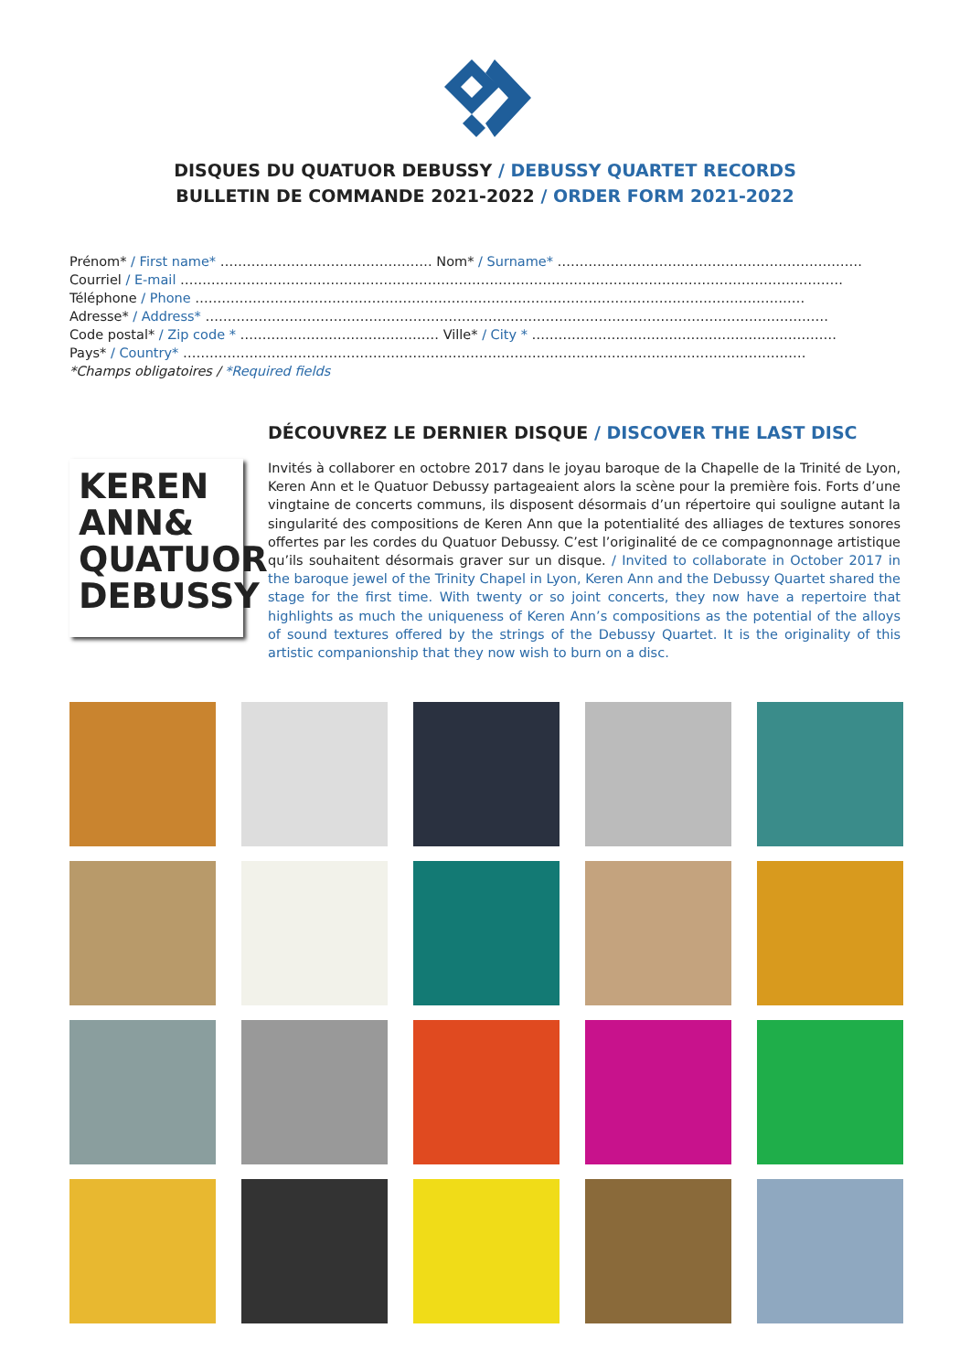DISQUES DU QUATUOR DEBUSSY / DEBUSSY QUARTET RECORDS
BULLETIN DE COMMANDE 2021-2022 / ORDER FORM 2021-2022
Prénom* / First name* ………………………………………… Nom* / Surname* ……………………………………………………………
Courriel / E-mail ……………………………………………………………………………………………………………………………………
Téléphone / Phone …………………………………………………………………………………………………………………………
Adresse* / Address* ……………………………………………………………………………………………………………………………
Code postal* / Zip code * ……………………………………… Ville* / City * ……………………………………………………………
Pays* / Country* ……………………………………………………………………………………………………………………………
*Champs obligatoires / *Required fields
DÉCOUVREZ LE DERNIER DISQUE / DISCOVER THE LAST DISC
KEREN ANN& QUATUOR DEBUSSY
Invités à collaborer en octobre 2017 dans le joyau baroque de la Chapelle de la Trinité de Lyon, Keren Ann et le Quatuor Debussy partageaient alors la scène pour la première fois. Forts d’une vingtaine de concerts communs, ils disposent désormais d’un répertoire qui souligne autant la singularité des compositions de Keren Ann que la potentialité des alliages de textures sonores offertes par les cordes du Quatuor Debussy. C’est l’originalité de ce compagnonnage artistique qu’ils souhaitent désormais graver sur un disque. / Invited to collaborate in October 2017 in the baroque jewel of the Trinity Chapel in Lyon, Keren Ann and the Debussy Quartet shared the stage for the first time. With twenty or so joint concerts, they now have a repertoire that highlights as much the uniqueness of Keren Ann’s compositions as the potential of the alloys of sound textures offered by the strings of the Debussy Quartet. It is the originality of this artistic companionship that they now wish to burn on a disc.